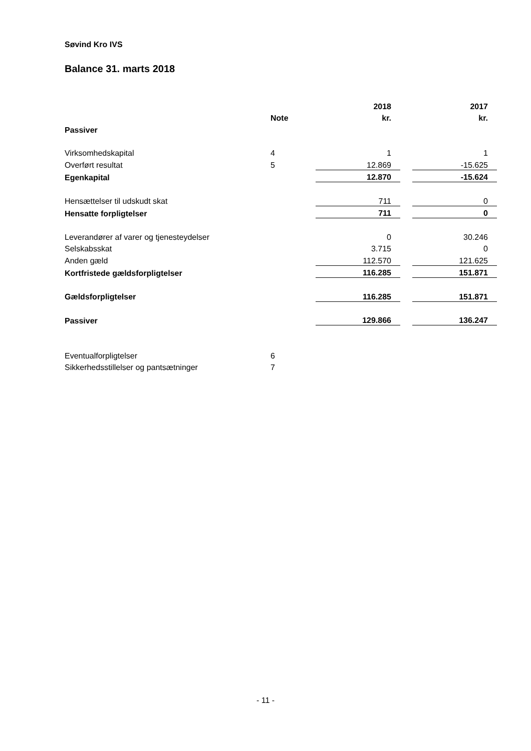Søvind Kro IVS
Balance 31. marts 2018
| | | 2018 | | 2017 |
| --- | --- | --- | --- | --- |
| | Note | kr. | | kr. |
| Passiver | | | | |
| Virksomhedskapital | 4 | 1 | | 1 |
| Overført resultat | 5 | 12.869 | | -15.625 |
| Egenkapital | | 12.870 | | -15.624 |
| Hensættelser til udskudt skat | | 711 | | 0 |
| Hensatte forpligtelser | | 711 | | 0 |
| Leverandører af varer og tjenesteydelser | | 0 | | 30.246 |
| Selskabsskat | | 3.715 | | 0 |
| Anden gæld | | 112.570 | | 121.625 |
| Kortfristede gældsforpligtelser | | 116.285 | | 151.871 |
| Gældsforpligtelser | | 116.285 | | 151.871 |
| Passiver | | 129.866 | | 136.247 |
| Eventualforpligtelser | 6 | | | |
| Sikkerhedsstillelser og pantsætninger | 7 | | | |
- 11 -